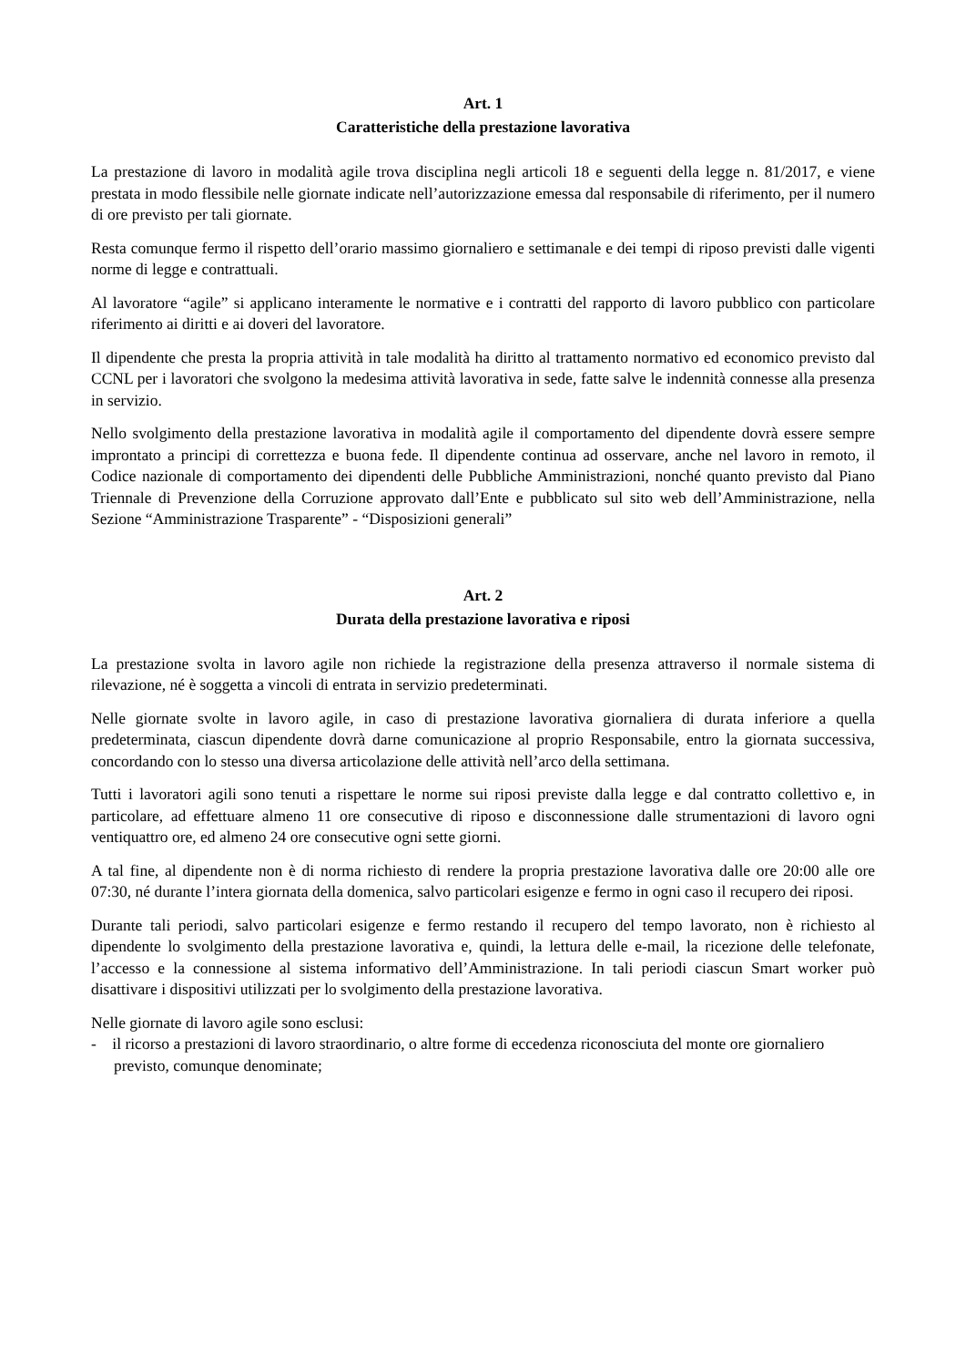Art. 1
Caratteristiche della prestazione lavorativa
La prestazione di lavoro in modalità agile trova disciplina negli articoli 18 e seguenti della legge n. 81/2017, e viene prestata in modo flessibile nelle giornate indicate nell’autorizzazione emessa dal responsabile di riferimento, per il numero di ore previsto per tali giornate.
Resta comunque fermo il rispetto dell’orario massimo giornaliero e settimanale e dei tempi di riposo previsti dalle vigenti norme di legge e contrattuali.
Al lavoratore “agile” si applicano interamente le normative e i contratti del rapporto di lavoro pubblico con particolare riferimento ai diritti e ai doveri del lavoratore.
Il dipendente che presta la propria attività in tale modalità ha diritto al trattamento normativo ed economico previsto dal CCNL per i lavoratori che svolgono la medesima attività lavorativa in sede, fatte salve le indennità connesse alla presenza in servizio.
Nello svolgimento della prestazione lavorativa in modalità agile il comportamento del dipendente dovrà essere sempre improntato a principi di correttezza e buona fede. Il dipendente continua ad osservare, anche nel lavoro in remoto, il Codice nazionale di comportamento dei dipendenti delle Pubbliche Amministrazioni, nonché quanto previsto dal Piano Triennale di Prevenzione della Corruzione approvato dall’Ente e pubblicato sul sito web dell’Amministrazione, nella Sezione “Amministrazione Trasparente” - “Disposizioni generali”
Art. 2
Durata della prestazione lavorativa e riposi
La prestazione svolta in lavoro agile non richiede la registrazione della presenza attraverso il normale sistema di rilevazione, né è soggetta a vincoli di entrata in servizio predeterminati.
Nelle giornate svolte in lavoro agile, in caso di prestazione lavorativa giornaliera di durata inferiore a quella predeterminata, ciascun dipendente dovrà darne comunicazione al proprio Responsabile, entro la giornata successiva, concordando con lo stesso una diversa articolazione delle attività nell’arco della settimana.
Tutti i lavoratori agili sono tenuti a rispettare le norme sui riposi previste dalla legge e dal contratto collettivo e, in particolare, ad effettuare almeno 11 ore consecutive di riposo e disconnessione dalle strumentazioni di lavoro ogni ventiquattro ore, ed almeno 24 ore consecutive ogni sette giorni.
A tal fine, al dipendente non è di norma richiesto di rendere la propria prestazione lavorativa dalle ore 20:00 alle ore 07:30, né durante l’intera giornata della domenica, salvo particolari esigenze e fermo in ogni caso il recupero dei riposi.
Durante tali periodi, salvo particolari esigenze e fermo restando il recupero del tempo lavorato, non è richiesto al dipendente lo svolgimento della prestazione lavorativa e, quindi, la lettura delle e-mail, la ricezione delle telefonate, l’accesso e la connessione al sistema informativo dell’Amministrazione. In tali periodi ciascun Smart worker può disattivare i dispositivi utilizzati per lo svolgimento della prestazione lavorativa.
Nelle giornate di lavoro agile sono esclusi:
- il ricorso a prestazioni di lavoro straordinario, o altre forme di eccedenza riconosciuta del monte ore giornaliero previsto, comunque denominate;